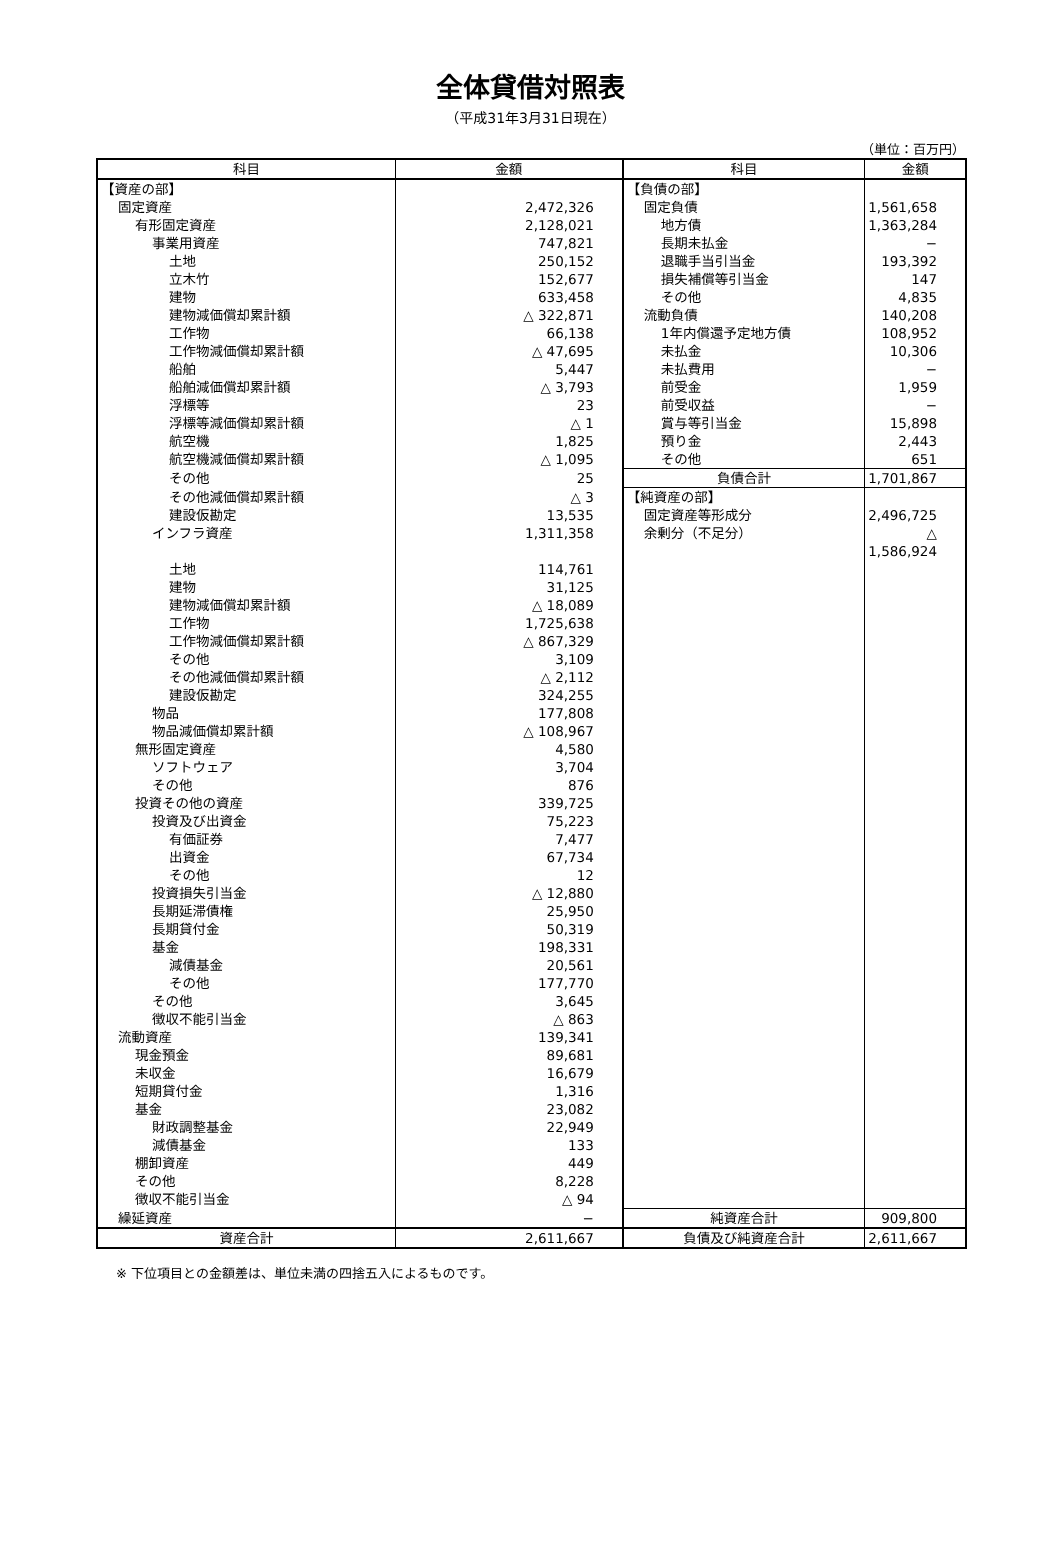全体貸借対照表
（平成31年3月31日現在）
（単位：百万円）
| 科目 | 金額 | 科目 | 金額 |
| --- | --- | --- | --- |
| 【資産の部】 | | 【負債の部】 | |
| 固定資産 | 2,472,326 | 固定負債 | 1,561,658 |
| 有形固定資産 | 2,128,021 | 地方債 | 1,363,284 |
| 事業用資産 | 747,821 | 長期未払金 | − |
| 土地 | 250,152 | 退職手当引当金 | 193,392 |
| 立木竹 | 152,677 | 損失補償等引当金 | 147 |
| 建物 | 633,458 | その他 | 4,835 |
| 建物減価償却累計額 | △ 322,871 | 流動負債 | 140,208 |
| 工作物 | 66,138 | 1年内償還予定地方債 | 108,952 |
| 工作物減価償却累計額 | △ 47,695 | 未払金 | 10,306 |
| 船舶 | 5,447 | 未払費用 | − |
| 船舶減価償却累計額 | △ 3,793 | 前受金 | 1,959 |
| 浮標等 | 23 | 前受収益 | − |
| 浮標等減価償却累計額 | △ 1 | 賞与等引当金 | 15,898 |
| 航空機 | 1,825 | 預り金 | 2,443 |
| 航空機減価償却累計額 | △ 1,095 | その他 | 651 |
| その他 | 25 | 負債合計 | 1,701,867 |
| その他減価償却累計額 | △ 3 | 【純資産の部】 | |
| 建設仮勘定 | 13,535 | 固定資産等形成分 | 2,496,725 |
| インフラ資産 | 1,311,358 | 余剰分（不足分） | △ 1,586,924 |
| 土地 | 114,761 | | |
| 建物 | 31,125 | | |
| 建物減価償却累計額 | △ 18,089 | | |
| 工作物 | 1,725,638 | | |
| 工作物減価償却累計額 | △ 867,329 | | |
| その他 | 3,109 | | |
| その他減価償却累計額 | △ 2,112 | | |
| 建設仮勘定 | 324,255 | | |
| 物品 | 177,808 | | |
| 物品減価償却累計額 | △ 108,967 | | |
| 無形固定資産 | 4,580 | | |
| ソフトウェア | 3,704 | | |
| その他 | 876 | | |
| 投資その他の資産 | 339,725 | | |
| 投資及び出資金 | 75,223 | | |
| 有価証券 | 7,477 | | |
| 出資金 | 67,734 | | |
| その他 | 12 | | |
| 投資損失引当金 | △ 12,880 | | |
| 長期延滞債権 | 25,950 | | |
| 長期貸付金 | 50,319 | | |
| 基金 | 198,331 | | |
| 減債基金 | 20,561 | | |
| その他 | 177,770 | | |
| その他 | 3,645 | | |
| 徴収不能引当金 | △ 863 | | |
| 流動資産 | 139,341 | | |
| 現金預金 | 89,681 | | |
| 未収金 | 16,679 | | |
| 短期貸付金 | 1,316 | | |
| 基金 | 23,082 | | |
| 財政調整基金 | 22,949 | | |
| 減債基金 | 133 | | |
| 棚卸資産 | 449 | | |
| その他 | 8,228 | | |
| 徴収不能引当金 | △ 94 | | |
| 繰延資産 | − | 純資産合計 | 909,800 |
| 資産合計 | 2,611,667 | 負債及び純資産合計 | 2,611,667 |
※ 下位項目との金額差は、単位未満の四捨五入によるものです。